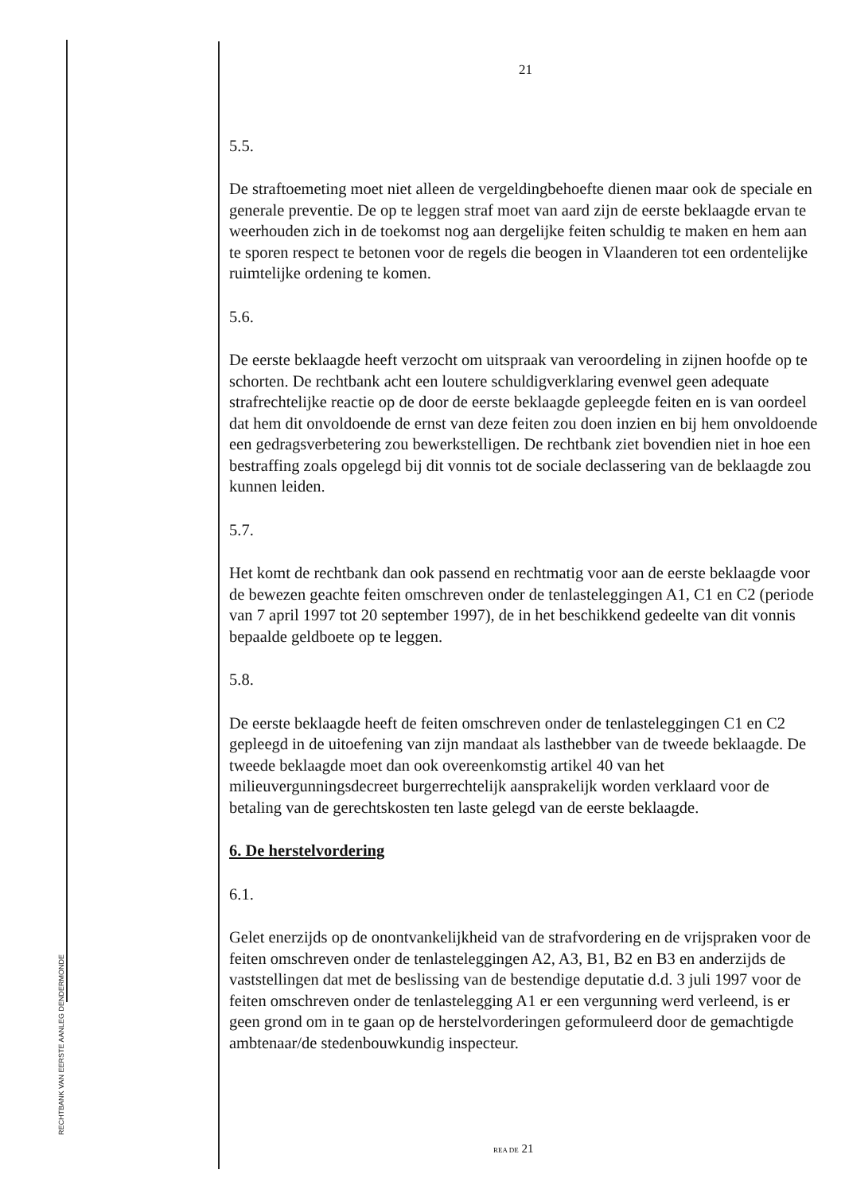RECHTBANK VAN EERSTE AANLEG DENDERMONDE
21
5.5.
De straftoemeting moet niet alleen de vergeldingbehoefte dienen maar ook de speciale en generale preventie. De op te leggen straf moet van aard zijn de eerste beklaagde ervan te weerhouden zich in de toekomst nog aan dergelijke feiten schuldig te maken en hem aan te sporen respect te betonen voor de regels die beogen in Vlaanderen tot een ordentelijke ruimtelijke ordening te komen.
5.6.
De eerste beklaagde heeft verzocht om uitspraak van veroordeling in zijnen hoofde op te schorten. De rechtbank acht een loutere schuldigverklaring evenwel geen adequate strafrechtelijke reactie op de door de eerste beklaagde gepleegde feiten en is van oordeel dat hem dit onvoldoende de ernst van deze feiten zou doen inzien en bij hem onvoldoende een gedragsverbetering zou bewerkstelligen. De rechtbank ziet bovendien niet in hoe een bestraffing zoals opgelegd bij dit vonnis tot de sociale declassering van de beklaagde zou kunnen leiden.
5.7.
Het komt de rechtbank dan ook passend en rechtmatig voor aan de eerste beklaagde voor de bewezen geachte feiten omschreven onder de tenlasteleggingen A1, C1 en C2 (periode van 7 april 1997 tot 20 september 1997), de in het beschikkend gedeelte van dit vonnis bepaalde geldboete op te leggen.
5.8.
De eerste beklaagde heeft de feiten omschreven onder de tenlasteleggingen C1 en C2 gepleegd in de uitoefening van zijn mandaat als lasthebber van de tweede beklaagde. De tweede beklaagde moet dan ook overeenkomstig artikel 40 van het milieuvergunningsdecreet burgerrechtelijk aansprakelijk worden verklaard voor de betaling van de gerechtskosten ten laste gelegd van de eerste beklaagde.
6. De herstelvordering
6.1.
Gelet enerzijds op de onontvankelijkheid van de strafvordering en de vrijspraken voor de feiten omschreven onder de tenlasteleggingen A2, A3, B1, B2 en B3 en anderzijds de vaststellingen dat met de beslissing van de bestendige deputatie d.d. 3 juli 1997 voor de feiten omschreven onder de tenlastelegging A1 er een vergunning werd verleend, is er geen grond om in te gaan op de herstelvorderingen geformuleerd door de gemachtigde ambtenaar/de stedenbouwkundig inspecteur.
REA DE 21